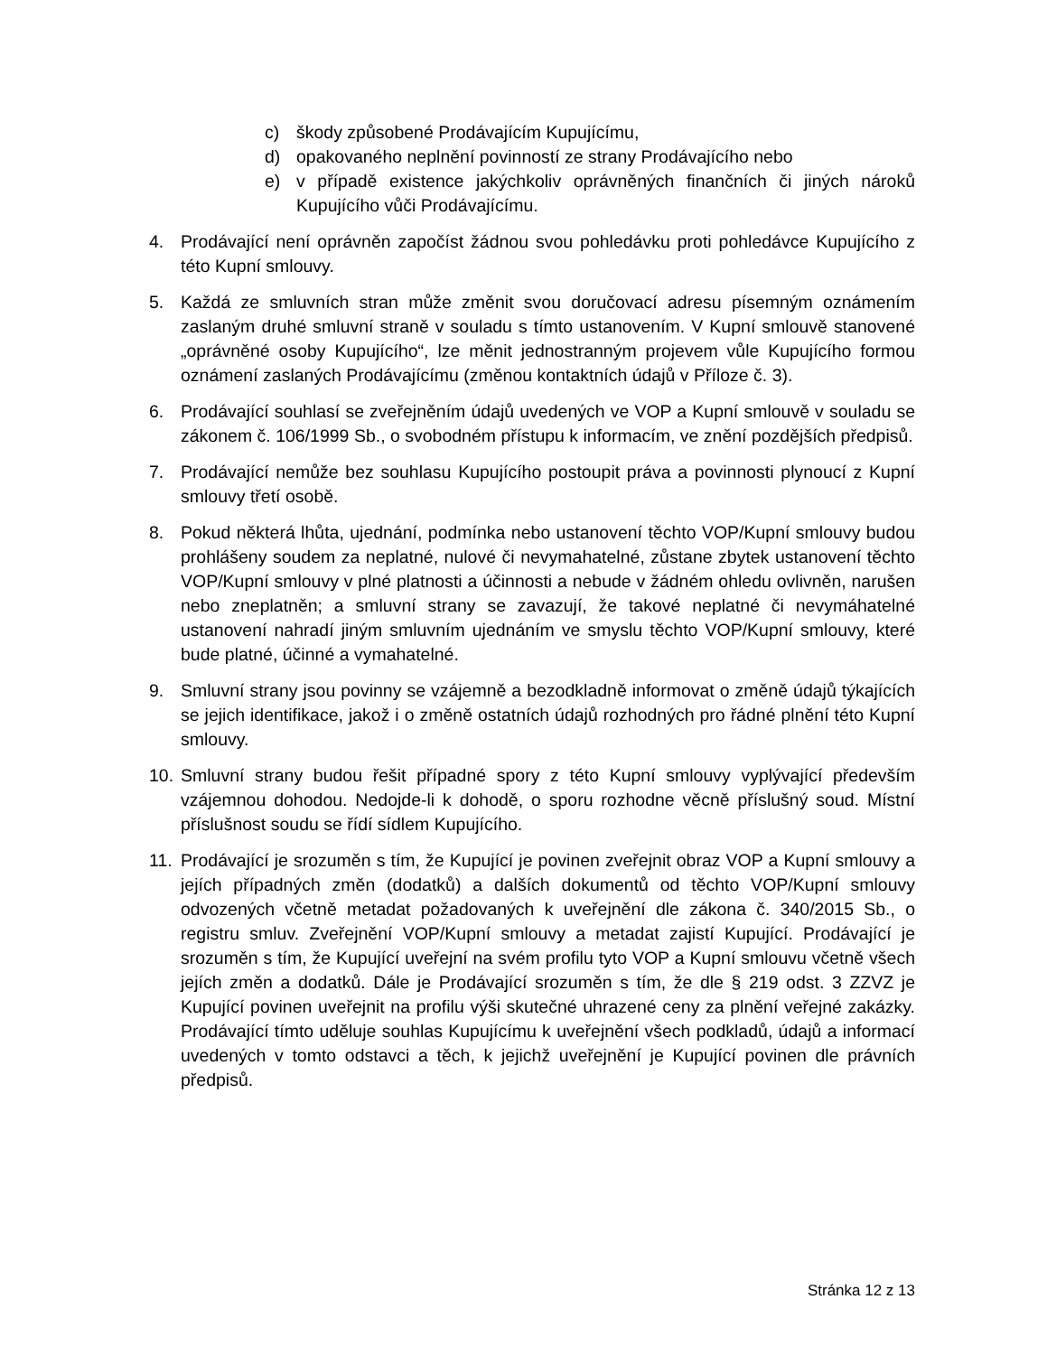c) škody způsobené Prodávajícím Kupujícímu,
d) opakovaného neplnění povinností ze strany Prodávajícího nebo
e) v případě existence jakýchkoliv oprávněných finančních či jiných nároků Kupujícího vůči Prodávajícímu.
4. Prodávající není oprávněn započíst žádnou svou pohledávku proti pohledávce Kupujícího z této Kupní smlouvy.
5. Každá ze smluvních stran může změnit svou doručovací adresu písemným oznámením zaslaným druhé smluvní straně v souladu s tímto ustanovením. V Kupní smlouvě stanovené „oprávněné osoby Kupujícího“, lze měnit jednostranným projevem vůle Kupujícího formou oznámení zaslaných Prodávajícímu (změnou kontaktních údajů v Příloze č. 3).
6. Prodávající souhlasí se zveřejněním údajů uvedených ve VOP a Kupní smlouvě v souladu se zákonem č. 106/1999 Sb., o svobodném přístupu k informacím, ve znění pozdějších předpisů.
7. Prodávající nemůže bez souhlasu Kupujícího postoupit práva a povinnosti plynoucí z Kupní smlouvy třetí osobě.
8. Pokud některá lhůta, ujednání, podmínka nebo ustanovení těchto VOP/Kupní smlouvy budou prohlášeny soudem za neplatné, nulové či nevymahatelné, zůstane zbytek ustanovení těchto VOP/Kupní smlouvy v plné platnosti a účinnosti a nebude v žádném ohledu ovlivněn, narušen nebo zneplatněn; a smluvní strany se zavazují, že takové neplatné či nevymáhatelné ustanovení nahradí jiným smluvním ujednáním ve smyslu těchto VOP/Kupní smlouvy, které bude platné, účinné a vymahatelné.
9. Smluvní strany jsou povinny se vzájemně a bezodkladně informovat o změně údajů týkajících se jejich identifikace, jakož i o změně ostatních údajů rozhodných pro řádné plnění této Kupní smlouvy.
10. Smluvní strany budou řešit případné spory z této Kupní smlouvy vyplývající především vzájemnou dohodou. Nedojde-li k dohodě, o sporu rozhodne věcně příslušný soud. Místní příslušnost soudu se řídí sídlem Kupujícího.
11. Prodávající je srozuměn s tím, že Kupující je povinen zveřejnit obraz VOP a Kupní smlouvy a jejích případných změn (dodatků) a dalších dokumentů od těchto VOP/Kupní smlouvy odvozených včetně metadat požadovaných k uveřejnění dle zákona č. 340/2015 Sb., o registru smluv. Zveřejnění VOP/Kupní smlouvy a metadat zajistí Kupující. Prodávající je srozuměn s tím, že Kupující uveřejní na svém profilu tyto VOP a Kupní smlouvu včetně všech jejích změn a dodatků. Dále je Prodávající srozuměn s tím, že dle § 219 odst. 3 ZZVZ je Kupující povinen uveřejnit na profilu výši skutečné uhrazené ceny za plnění veřejné zakázky. Prodávající tímto uděluje souhlas Kupujícímu k uveřejnění všech podkladů, údajů a informací uvedených v tomto odstavci a těch, k jejichž uveřejnění je Kupující povinen dle právních předpisů.
Stránka 12 z 13